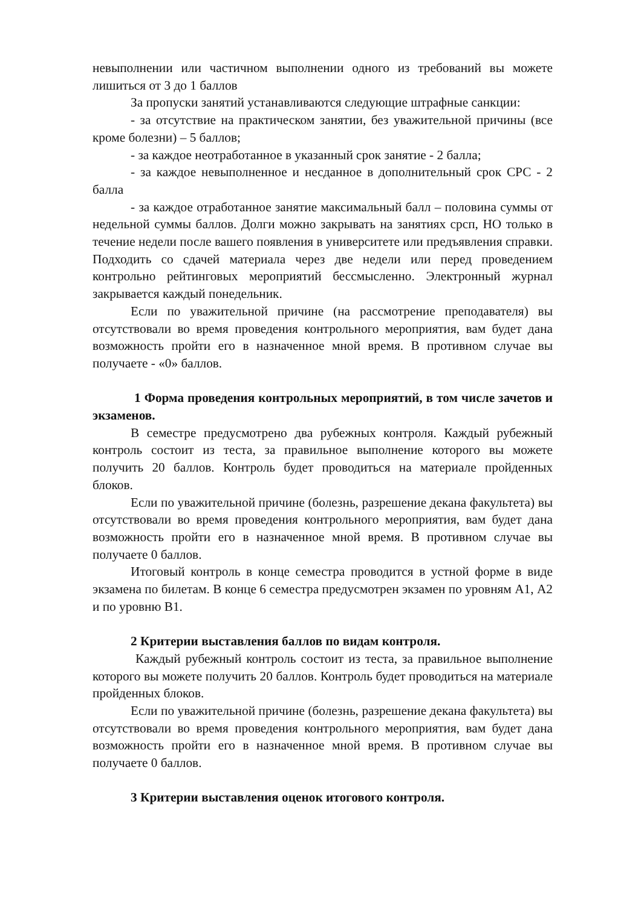невыполнении или частичном выполнении одного из требований вы можете лишиться от 3 до 1 баллов
За пропуски занятий устанавливаются следующие штрафные санкции:
- за отсутствие на практическом занятии, без уважительной причины (все кроме болезни) – 5 баллов;
- за каждое неотработанное в указанный срок занятие - 2 балла;
- за каждое невыполненное и несданное в дополнительный срок СРС - 2 балла
- за каждое отработанное занятие максимальный балл – половина суммы от недельной суммы баллов. Долги можно закрывать на занятиях срсп, НО только в течение недели после вашего появления в университете или предъявления справки. Подходить со сдачей материала через две недели или перед проведением контрольно рейтинговых мероприятий бессмысленно. Электронный журнал закрывается каждый понедельник.
Если по уважительной причине (на рассмотрение преподавателя) вы отсутствовали во время проведения контрольного мероприятия, вам будет дана возможность пройти его в назначенное мной время. В противном случае вы получаете - «0» баллов.
1 Форма проведения контрольных мероприятий, в том числе зачетов и экзаменов.
В семестре предусмотрено два рубежных контроля. Каждый рубежный контроль состоит из теста, за правильное выполнение которого вы можете получить 20 баллов. Контроль будет проводиться на материале пройденных блоков.
Если по уважительной причине (болезнь, разрешение декана факультета) вы отсутствовали во время проведения контрольного мероприятия, вам будет дана возможность пройти его в назначенное мной время. В противном случае вы получаете 0 баллов.
Итоговый контроль в конце семестра проводится в устной форме в виде экзамена по билетам. В конце 6 семестра предусмотрен экзамен по уровням А1, А2 и по уровню В1.
2 Критерии выставления баллов по видам контроля.
Каждый рубежный контроль состоит из теста, за правильное выполнение которого вы можете получить 20 баллов. Контроль будет проводиться на материале пройденных блоков.
Если по уважительной причине (болезнь, разрешение декана факультета) вы отсутствовали во время проведения контрольного мероприятия, вам будет дана возможность пройти его в назначенное мной время. В противном случае вы получаете 0 баллов.
3 Критерии выставления оценок итогового контроля.